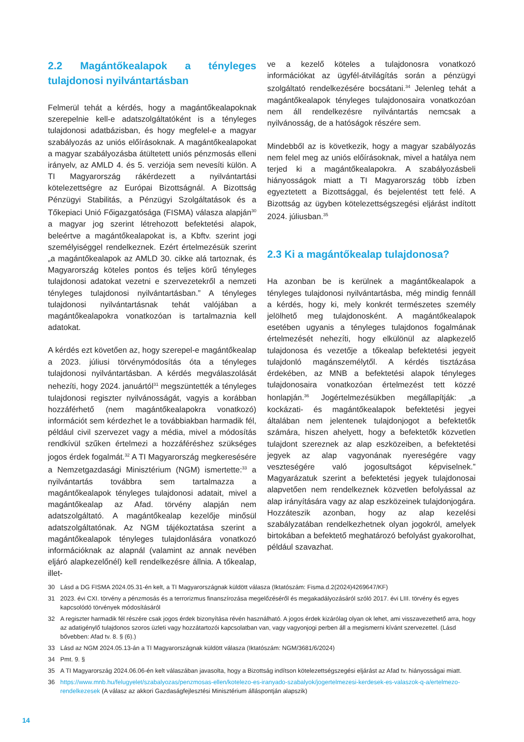2.2 Magántőkealapok a tényleges tulajdonosi nyilvántartásban
Felmerül tehát a kérdés, hogy a magántőkealapoknak szerepelnie kell-e adatszolgáltatóként is a tényleges tulajdonosi adatbázisban, és hogy megfelel-e a magyar szabályozás az uniós előírásoknak. A magántőkealapokat a magyar szabályozásba átültetett uniós pénzmosás elleni irányelv, az AMLD 4. és 5. verziója sem nevesíti külön. A TI Magyarország rákérdezett a nyilvántartási kötelezettségre az Európai Bizottságnál. A Bizottság Pénzügyi Stabilitás, a Pénzügyi Szolgáltatások és a Tőkepiaci Unió Főigazgatósága (FISMA) válasza alapján<sup>30</sup> a magyar jog szerint létrehozott befektetési alapok, beleértve a magántőkealapokat is, a Kbftv. szerint jogi személyiséggel rendelkeznek. Ezért értelmezésük szerint „a magántőkealapok az AMLD 30. cikke alá tartoznak, és Magyarország köteles pontos és teljes körű tényleges tulajdonosi adatokat vezetni e szervezetekről a nemzeti tényleges tulajdonosi nyilvántartásban.” A tényleges tulajdonosi nyilvántartásnak tehát valójában a magántőkealapokra vonatkozóan is tartalmaznia kell adatokat.
A kérdés ezt követően az, hogy szerepel-e magántőkealap a 2023. júliusi törvénymódosítás óta a tényleges tulajdonosi nyilvántartásban. A kérdés megválaszolását nehezíti, hogy 2024. januártól<sup>31</sup> megszüntették a tényleges tulajdonosi regiszter nyilvánosságát, vagyis a korábban hozzáférhető (nem magántőkealapokra vonatkozó) információt sem kérdezhet le a továbbiakban harmadik fél, például civil szervezet vagy a média, mivel a módosítás rendkívül szűken értelmezi a hozzáféréshez szükséges jogos érdek fogalmát.<sup>32</sup> A TI Magyarország megkeresésére a Nemzetgazdasági Minisztérium (NGM) ismertette:<sup>33</sup> a nyilvántartás továbbra sem tartalmazza a magántőkealapok tényleges tulajdonosi adatait, mivel a magántőkealap az Afad. törvény alapján nem adatszolgáltató. A magántőkealap kezelője minősül adatszolgáltatónak. Az NGM tájékoztatása szerint a magántőkealapok tényleges tulajdonlására vonatkozó információknak az alapnál (valamint az annak nevében eljáró alapkezelőnél) kell rendelkezésre állnia. A tőkealap, illet-
ve a kezelő köteles a tulajdonosra vonatkozó információkat az ügyfél-átvilágítás során a pénzügyi szolgáltató rendelkezésére bocsátani.<sup>34</sup> Jelenleg tehát a magántőkealapok tényleges tulajdonosaira vonatkozóan nem áll rendelkezésre nyilvántartás nemcsak a nyilvánosság, de a hatóságok részére sem.
Mindebből az is következik, hogy a magyar szabályozás nem felel meg az uniós előírásoknak, mivel a hatálya nem terjed ki a magántőkealapokra. A szabályozásbeli hiányosságok miatt a TI Magyarország több ízben egyeztetett a Bizottsággal, és bejelentést tett felé. A Bizottság az ügyben kötelezettségszegési eljárást indított 2024. júliusban.<sup>35</sup>
2.3 Ki a magántőkealap tulajdonosa?
Ha azonban be is kerülnek a magántőkealapok a tényleges tulajdonosi nyilvántartásba, még mindig fennáll a kérdés, hogy ki, mely konkrét természetes személy jelölhető meg tulajdonosként. A magántőkealapok esetében ugyanis a tényleges tulajdonos fogalmának értelmezését nehezíti, hogy elkülönül az alapkezelő tulajdonosa és vezetője a tőkealap befektetési jegyeit tulajdonló magánszemélytől. A kérdés tisztázása érdekében, az MNB a befektetési alapok tényleges tulajdonosaira vonatkozóan értelmezést tett közzé honlapján.<sup>36</sup> Jogértelmezésükben megállapítják: „a kockázati- és magántőkealapok befektetési jegyei általában nem jelentenek tulajdonjogot a befektetők számára, hiszen ahelyett, hogy a befektetők közvetlen tulajdont szereznek az alap eszközeiben, a befektetési jegyek az alap vagyonának nyereségére vagy veszteségére való jogosultságot képviselnek.” Magyarázatuk szerint a befektetési jegyek tulajdonosai alapvetően nem rendelkeznek közvetlen befolyással az alap irányítására vagy az alap eszközeinek tulajdonjogára. Hozzáteszik azonban, hogy az alap kezelési szabályzatában rendelkezhetnek olyan jogokról, amelyek birtokában a befektető meghatározó befolyást gyakorolhat, például szavazhat.
30 Lásd a DG FISMA 2024.05.31-én kelt, a TI Magyarországnak küldött válasza (Iktatószám: Fisma.d.2(2024)4269647/KF)
31 2023. évi CXI. törvény a pénzmosás és a terrorizmus finanszírozása megelőzéséről és megakadályozásáról szóló 2017. évi LIII. törvény és egyes kapcsolódó törvények módosításáról
32 A regiszter harmadik fél részére csak jogos érdek bizonyítása révén használható. A jogos érdek kizárólag olyan ok lehet, ami visszavezethető arra, hogy az adatigénylő tulajdonos szoros üzleti vagy hozzátartozói kapcsolatban van, vagy vagyonjogi perben áll a megismerni kívánt szervezettel. (Lásd bővebben: Afad tv. 8. § (6).)
33 Lásd az NGM 2024.05.13-án a TI Magyarországnak küldött válasza (Iktatószám: NGM/3681/6/2024)
34 Pmt. 9. §
35 A TI Magyarország 2024.06.06-én kelt válaszában javasolta, hogy a Bizottság indítson kötelezettségszegési eljárást az Afad tv. hiányosságai miatt.
36 https://www.mnb.hu/felugyelet/szabalyozas/penzmosas-ellen/kotelezo-es-iranyado-szabalyok/jogertelmezesi-kerdesek-es-valaszok-q-a/ertelmezo-rendelkezesek (A válasz az akkori Gazdaságfejlesztési Minisztérium álláspontján alapszik)
14